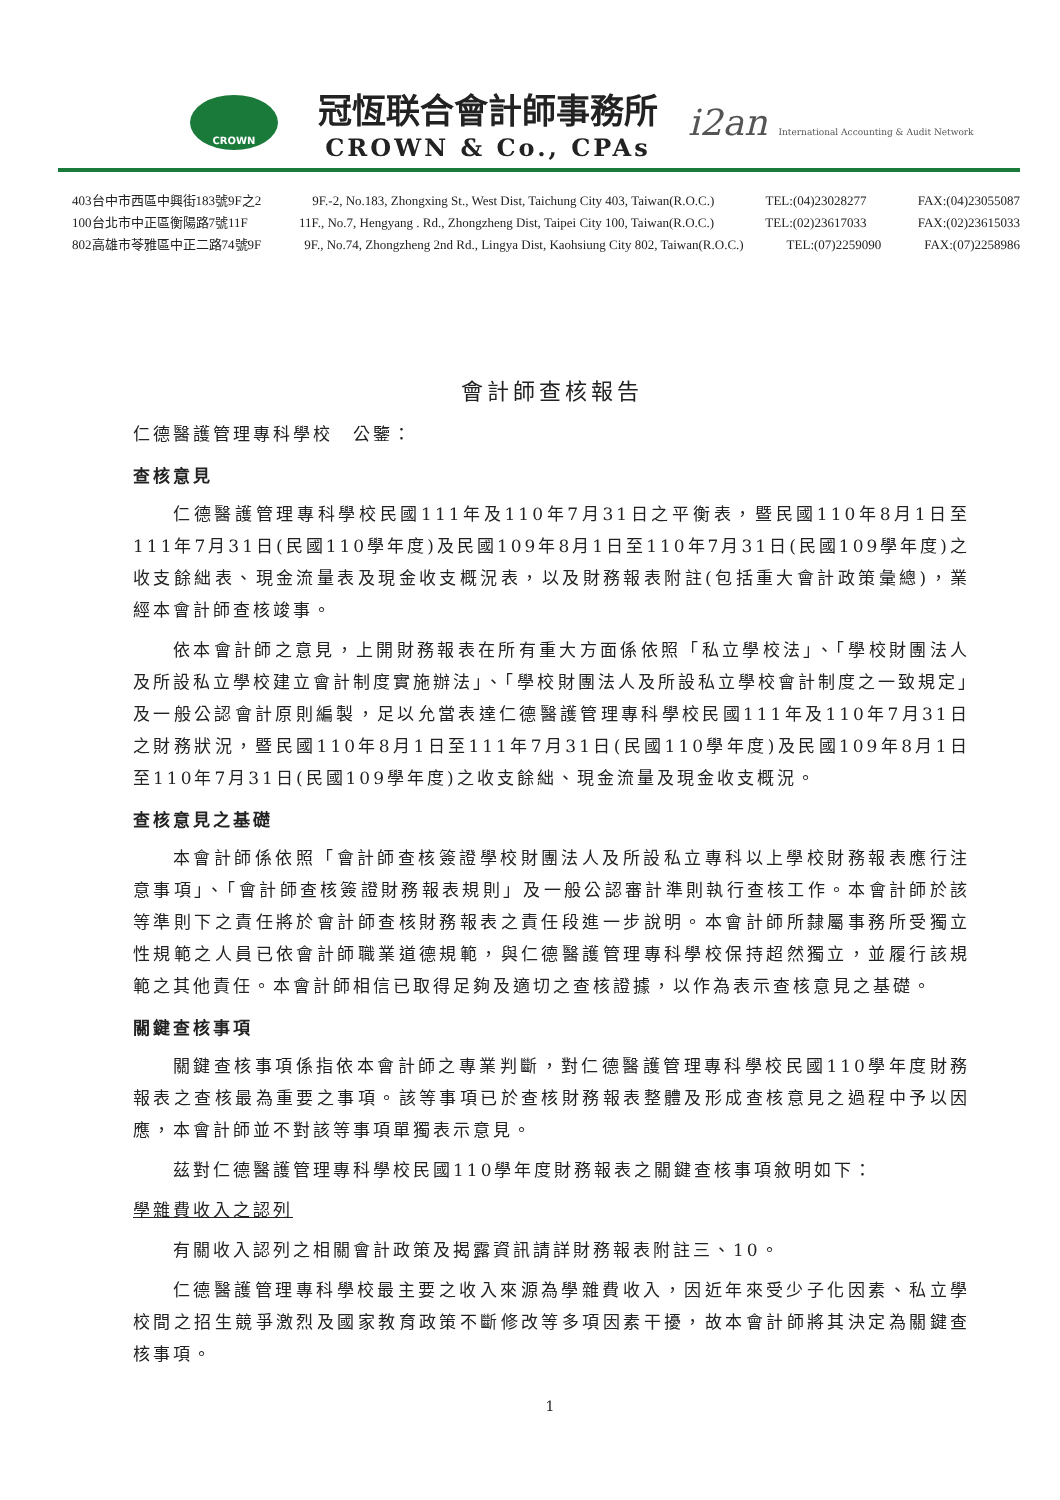CROWN
冠恆联合會計師事務所
CROWN & Co., CPAs
i2an International Accounting & Audit Network
403台中市西區中興街183號9F之2 9F.-2, No.183, Zhongxing St., West Dist, Taichung City 403, Taiwan(R.O.C.) TEL:(04)23028277 FAX:(04)23055087
100台北市中正區衡陽路7號11F 11F., No.7, Hengyang . Rd., Zhongzheng Dist, Taipei City 100, Taiwan(R.O.C.) TEL:(02)23617033 FAX:(02)23615033
802高雄市苓雅區中正二路74號9F 9F., No.74, Zhongzheng 2nd Rd., Lingya Dist, Kaohsiung City 802, Taiwan(R.O.C.) TEL:(07)2259090 FAX:(07)2258986
會計師查核報告
仁德醫護管理專科學校　公鑒：
查核意見
仁德醫護管理專科學校民國111年及110年7月31日之平衡表，暨民國110年8月1日至111年7月31日(民國110學年度)及民國109年8月1日至110年7月31日(民國109學年度)之收支餘絀表、現金流量表及現金收支概況表，以及財務報表附註(包括重大會計政策彙總)，業經本會計師查核竣事。
依本會計師之意見，上開財務報表在所有重大方面係依照「私立學校法」、「學校財團法人及所設私立學校建立會計制度實施辦法」、「學校財團法人及所設私立學校會計制度之一致規定」及一般公認會計原則編製，足以允當表達仁德醫護管理專科學校民國111年及110年7月31日之財務狀況，暨民國110年8月1日至111年7月31日(民國110學年度)及民國109年8月1日至110年7月31日(民國109學年度)之收支餘絀、現金流量及現金收支概況。
查核意見之基礎
本會計師係依照「會計師查核簽證學校財團法人及所設私立專科以上學校財務報表應行注意事項」、「會計師查核簽證財務報表規則」及一般公認審計準則執行查核工作。本會計師於該等準則下之責任將於會計師查核財務報表之責任段進一步說明。本會計師所隸屬事務所受獨立性規範之人員已依會計師職業道德規範，與仁德醫護管理專科學校保持超然獨立，並履行該規範之其他責任。本會計師相信已取得足夠及適切之查核證據，以作為表示查核意見之基礎。
關鍵查核事項
關鍵查核事項係指依本會計師之專業判斷，對仁德醫護管理專科學校民國110學年度財務報表之查核最為重要之事項。該等事項已於查核財務報表整體及形成查核意見之過程中予以因應，本會計師並不對該等事項單獨表示意見。
茲對仁德醫護管理專科學校民國110學年度財務報表之關鍵查核事項敘明如下：
學雜費收入之認列
有關收入認列之相關會計政策及揭露資訊請詳財務報表附註三、10。
仁德醫護管理專科學校最主要之收入來源為學雜費收入，因近年來受少子化因素、私立學校間之招生競爭激烈及國家教育政策不斷修改等多項因素干擾，故本會計師將其決定為關鍵查核事項。
1